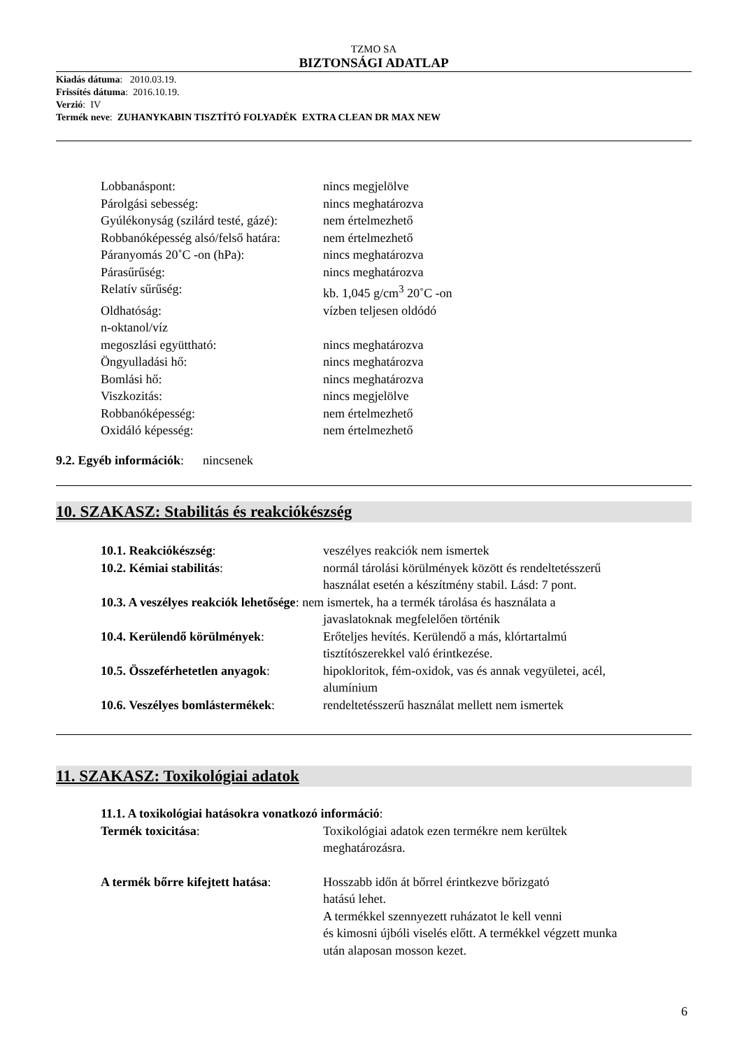TZMO SA
BIZTONSÁGI ADATLAP
Kiadás dátuma: 2010.03.19.
Frissítés dátuma: 2016.10.19.
Verzió: IV
Termék neve: ZUHANYKABIN TISZTÍTÓ FOLYADÉK EXTRA CLEAN DR MAX NEW
Lobbanáspont: nincs megjelölve
Párolgási sebesség: nincs meghatározva
Gyúlékonyság (szilárd testé, gázé):
nem értelmezhető
Robbanóképesség alsó/felső határa:
nem értelmezhető
Páranyomás 20˚C -on (hPa): nincs meghatározva
Párasűrűség: nincs meghatározva
Relatív sűrűség: kb. 1,045 g/cm<sup>3</sup> 20˚C -on
Oldhatóság: vízben teljesen oldódó
n-oktanol/víz
megoszlási együttható: nincs meghatározva
Öngyulladási hő: nincs meghatározva
Bomlási hő: nincs meghatározva
Viszkozitás: nincs megjelölve
Robbanóképesség: nem értelmezhető
Oxidáló képesség: nem értelmezhető
9.2. Egyéb információk: nincsenek
10. SZAKASZ: Stabilitás és reakciókészség
10.1. Reakciókészség: veszélyes reakciók nem ismertek
10.2. Kémiai stabilitás: normál tárolási körülmények között és rendeltetésszerű
használat esetén a készítmény stabil. Lásd: 7 pont.
10.3. A veszélyes reakciók lehetősége: nem ismertek, ha a termék tárolása és használata a
javaslatoknak megfelelően történik
10.4. Kerülendő körülmények: Erőteljes hevítés. Kerülendő a más, klórtartalmú
tisztítószerekkel való érintkezése.
10.5. Összeférhetetlen anyagok:
hipokloritok, fém-oxidok, vas és annak vegyületei, acél,
alumínium
10.6. Veszélyes bomlástermékek:
rendeltetésszerű használat mellett nem ismertek
11. SZAKASZ: Toxikológiai adatok
11.1. A toxikológiai hatásokra vonatkozó információ:
Termék toxicitása: Toxikológiai adatok ezen termékre nem kerültek
meghatározásra.
A termék bőrre kifejtett hatása:
Hosszabb időn át bőrrel érintkezve bőrizgató
hatású lehet.
A termékkel szennyezett ruházatot le kell venni
és kimosni újbóli viselés előtt. A termékkel végzett munka
után alaposan mosson kezet.
6